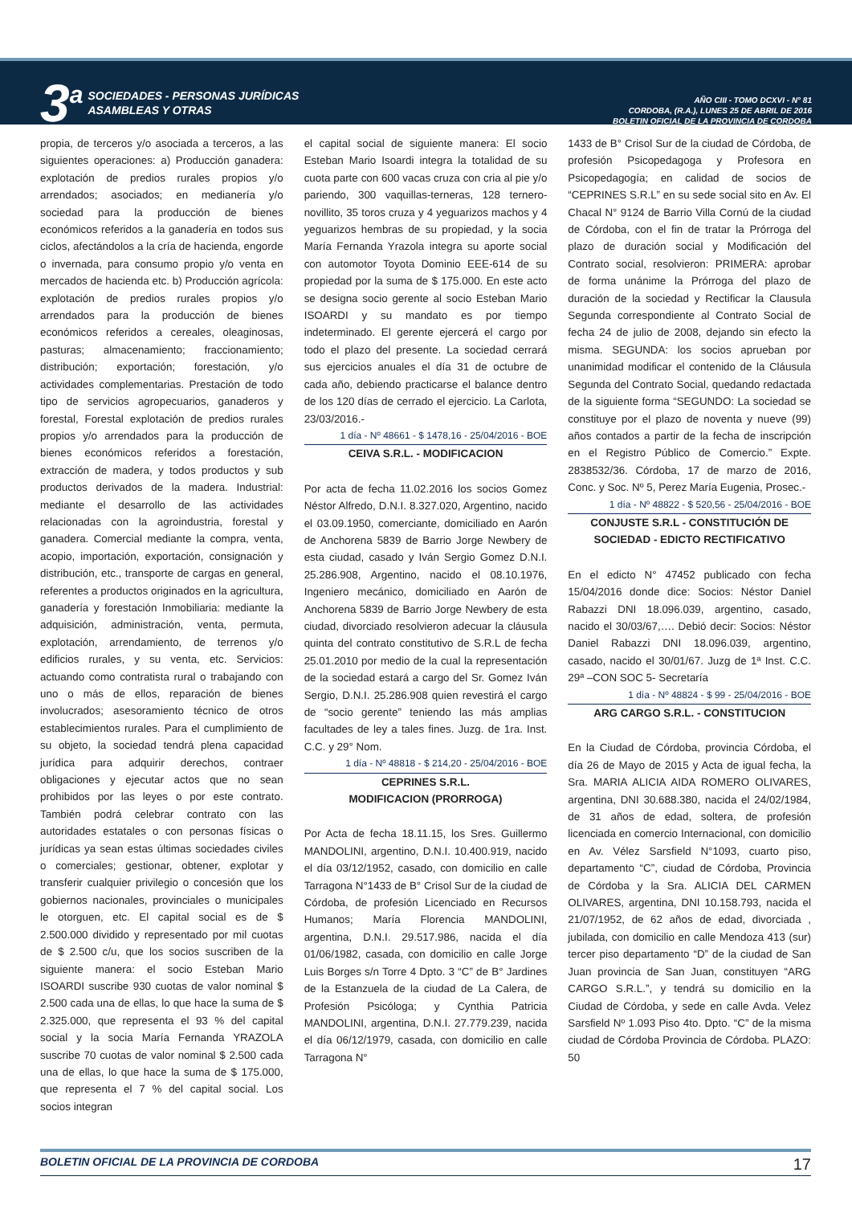3<sup>a</sup>
SOCIEDADES - PERSONAS JURÍDICAS
ASAMBLEAS Y OTRAS
AÑO CIII - TOMO DCXVI - N° 81
CORDOBA, (R.A.), LUNES 25 DE ABRIL DE 2016
BOLETIN OFICIAL DE LA PROVINCIA DE CORDOBA
propia, de terceros y/o asociada a terceros, a las siguientes operaciones: a) Producción ganadera: explotación de predios rurales propios y/o arrendados; asociados; en medianería y/o sociedad para la producción de bienes económicos referidos a la ganadería en todos sus ciclos, afectándolos a la cría de hacienda, engorde o invernada, para consumo propio y/o venta en mercados de hacienda etc. b) Producción agrícola: explotación de predios rurales propios y/o arrendados para la producción de bienes económicos referidos a cereales, oleaginosas, pasturas; almacenamiento; fraccionamiento; distribución; exportación; forestación, y/o actividades complementarias. Prestación de todo tipo de servicios agropecuarios, ganaderos y forestal, Forestal explotación de predios rurales propios y/o arrendados para la producción de bienes económicos referidos a forestación, extracción de madera, y todos productos y sub productos derivados de la madera. Industrial: mediante el desarrollo de las actividades relacionadas con la agroindustria, forestal y ganadera. Comercial mediante la compra, venta, acopio, importación, exportación, consignación y distribución, etc., transporte de cargas en general, referentes a productos originados en la agricultura, ganadería y forestación Inmobiliaria: mediante la adquisición, administración, venta, permuta, explotación, arrendamiento, de terrenos y/o edificios rurales, y su venta, etc. Servicios: actuando como contratista rural o trabajando con uno o más de ellos, reparación de bienes involucrados; asesoramiento técnico de otros establecimientos rurales. Para el cumplimiento de su objeto, la sociedad tendrá plena capacidad jurídica para adquirir derechos, contraer obligaciones y ejecutar actos que no sean prohibidos por las leyes o por este contrato. También podrá celebrar contrato con las autoridades estatales o con personas físicas o jurídicas ya sean estas últimas sociedades civiles o comerciales; gestionar, obtener, explotar y transferir cualquier privilegio o concesión que los gobiernos nacionales, provinciales o municipales le otorguen, etc. El capital social es de $ 2.500.000 dividido y representado por mil cuotas de $ 2.500 c/u, que los socios suscriben de la siguiente manera: el socio Esteban Mario ISOARDI suscribe 930 cuotas de valor nominal $ 2.500 cada una de ellas, lo que hace la suma de $ 2.325.000, que representa el 93 % del capital social y la socia María Fernanda YRAZOLA suscribe 70 cuotas de valor nominal $ 2.500 cada una de ellas, lo que hace la suma de $ 175.000, que representa el 7 % del capital social. Los socios integran
el capital social de siguiente manera: El socio Esteban Mario Isoardi integra la totalidad de su cuota parte con 600 vacas cruza con cria al pie y/o pariendo, 300 vaquillas-terneras, 128 ternero-novillito, 35 toros cruza y 4 yeguarizos machos y 4 yeguarizos hembras de su propiedad, y la socia María Fernanda Yrazola integra su aporte social con automotor Toyota Dominio EEE-614 de su propiedad por la suma de $ 175.000. En este acto se designa socio gerente al socio Esteban Mario ISOARDI y su mandato es por tiempo indeterminado. El gerente ejercerá el cargo por todo el plazo del presente. La sociedad cerrará sus ejercicios anuales el día 31 de octubre de cada año, debiendo practicarse el balance dentro de los 120 días de cerrado el ejercicio. La Carlota, 23/03/2016.-
1 día - Nº 48661 - $ 1478,16 - 25/04/2016 - BOE
CEIVA S.R.L. - MODIFICACION
Por acta de fecha 11.02.2016 los socios Gomez Néstor Alfredo, D.N.I. 8.327.020, Argentino, nacido el 03.09.1950, comerciante, domiciliado en Aarón de Anchorena 5839 de Barrio Jorge Newbery de esta ciudad, casado y Iván Sergio Gomez D.N.I. 25.286.908, Argentino, nacido el 08.10.1976, Ingeniero mecánico, domiciliado en Aarón de Anchorena 5839 de Barrio Jorge Newbery de esta ciudad, divorciado resolvieron adecuar la cláusula quinta del contrato constitutivo de S.R.L de fecha 25.01.2010 por medio de la cual la representación de la sociedad estará a cargo del Sr. Gomez Iván Sergio, D.N.I. 25.286.908 quien revestirá el cargo de “socio gerente” teniendo las más amplias facultades de ley a tales fines. Juzg. de 1ra. Inst. C.C. y 29° Nom.
1 día - Nº 48818 - $ 214,20 - 25/04/2016 - BOE
CEPRINES S.R.L.
MODIFICACION (PRORROGA)
Por Acta de fecha 18.11.15, los Sres. Guillermo MANDOLINI, argentino, D.N.I. 10.400.919, nacido el día 03/12/1952, casado, con domicilio en calle Tarragona N°1433 de B° Crisol Sur de la ciudad de Córdoba, de profesión Licenciado en Recursos Humanos; María Florencia MANDOLINI, argentina, D.N.I. 29.517.986, nacida el día 01/06/1982, casada, con domicilio en calle Jorge Luis Borges s/n Torre 4 Dpto. 3 “C” de B° Jardines de la Estanzuela de la ciudad de La Calera, de Profesión Psicóloga; y Cynthia Patricia MANDOLINI, argentina, D.N.I. 27.779.239, nacida el día 06/12/1979, casada, con domicilio en calle Tarragona N°
1433 de B° Crisol Sur de la ciudad de Córdoba, de profesión Psicopedagoga y Profesora en Psicopedagogía; en calidad de socios de “CEPRINES S.R.L” en su sede social sito en Av. El Chacal N° 9124 de Barrio Villa Cornú de la ciudad de Córdoba, con el fin de tratar la Prórroga del plazo de duración social y Modificación del Contrato social, resolvieron: PRIMERA: aprobar de forma unánime la Prórroga del plazo de duración de la sociedad y Rectificar la Clausula Segunda correspondiente al Contrato Social de fecha 24 de julio de 2008, dejando sin efecto la misma. SEGUNDA: los socios aprueban por unanimidad modificar el contenido de la Cláusula Segunda del Contrato Social, quedando redactada de la siguiente forma “SEGUNDO: La sociedad se constituye por el plazo de noventa y nueve (99) años contados a partir de la fecha de inscripción en el Registro Público de Comercio.” Expte. 2838532/36. Córdoba, 17 de marzo de 2016, Conc. y Soc. Nº 5, Perez María Eugenia, Prosec.-
1 día - Nº 48822 - $ 520,56 - 25/04/2016 - BOE
CONJUSTE S.R.L - CONSTITUCIÓN DE SOCIEDAD - EDICTO RECTIFICATIVO
En el edicto N° 47452 publicado con fecha 15/04/2016 donde dice: Socios: Néstor Daniel Rabazzi DNI 18.096.039, argentino, casado, nacido el 30/03/67,…. Debió decir: Socios: Néstor Daniel Rabazzi DNI 18.096.039, argentino, casado, nacido el 30/01/67. Juzg de 1ª Inst. C.C. 29ª –CON SOC 5- Secretaría
1 día - Nº 48824 - $ 99 - 25/04/2016 - BOE
ARG CARGO S.R.L. - CONSTITUCION
En la Ciudad de Córdoba, provincia Córdoba, el día 26 de Mayo de 2015 y Acta de igual fecha, la Sra. MARIA ALICIA AIDA ROMERO OLIVARES, argentina, DNI 30.688.380, nacida el 24/02/1984, de 31 años de edad, soltera, de profesión licenciada en comercio Internacional, con domicilio en Av. Vélez Sarsfield N°1093, cuarto piso, departamento “C”, ciudad de Córdoba, Provincia de Córdoba y la Sra. ALICIA DEL CARMEN OLIVARES, argentina, DNI 10.158.793, nacida el 21/07/1952, de 62 años de edad, divorciada , jubilada, con domicilio en calle Mendoza 413 (sur) tercer piso departamento “D” de la ciudad de San Juan provincia de San Juan, constituyen “ARG CARGO S.R.L.”, y tendrá su domicilio en la Ciudad de Córdoba, y sede en calle Avda. Velez Sarsfield Nº 1.093 Piso 4to. Dpto. “C” de la misma ciudad de Córdoba Provincia de Córdoba. PLAZO: 50
BOLETIN OFICIAL DE LA PROVINCIA DE CORDOBA 17